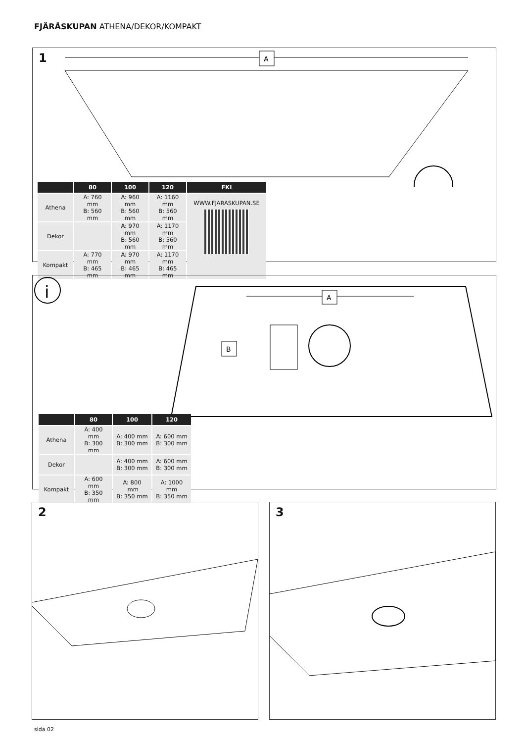FJÄRÅSKUPAN ATHENA/DEKOR/KOMPAKT
1
A
| | 80 | 100 | 120 | FKI |
| --- | --- | --- | --- | --- |
| Athena | A: 760 mm B: 560 mm | A: 960 mm B: 560 mm | A: 1160 mm B: 560 mm | WWW.FJARASKUPAN.SE |
| Dekor | | A: 970 mm B: 560 mm | A: 1170 mm B: 560 mm | |
| Kompakt | A: 770 mm B: 465 mm | A: 970 mm B: 465 mm | A: 1170 mm B: 465 mm | |
i
A
B
| | 80 | 100 | 120 |
| --- | --- | --- | --- |
| Athena | A: 400 mm B: 300 mm | A: 400 mm B: 300 mm | A: 600 mm B: 300 mm |
| Dekor | | A: 400 mm B: 300 mm | A: 600 mm B: 300 mm |
| Kompakt | A: 600 mm B: 350 mm | A: 800 mm B: 350 mm | A: 1000 mm B: 350 mm |
2 3
sida 02